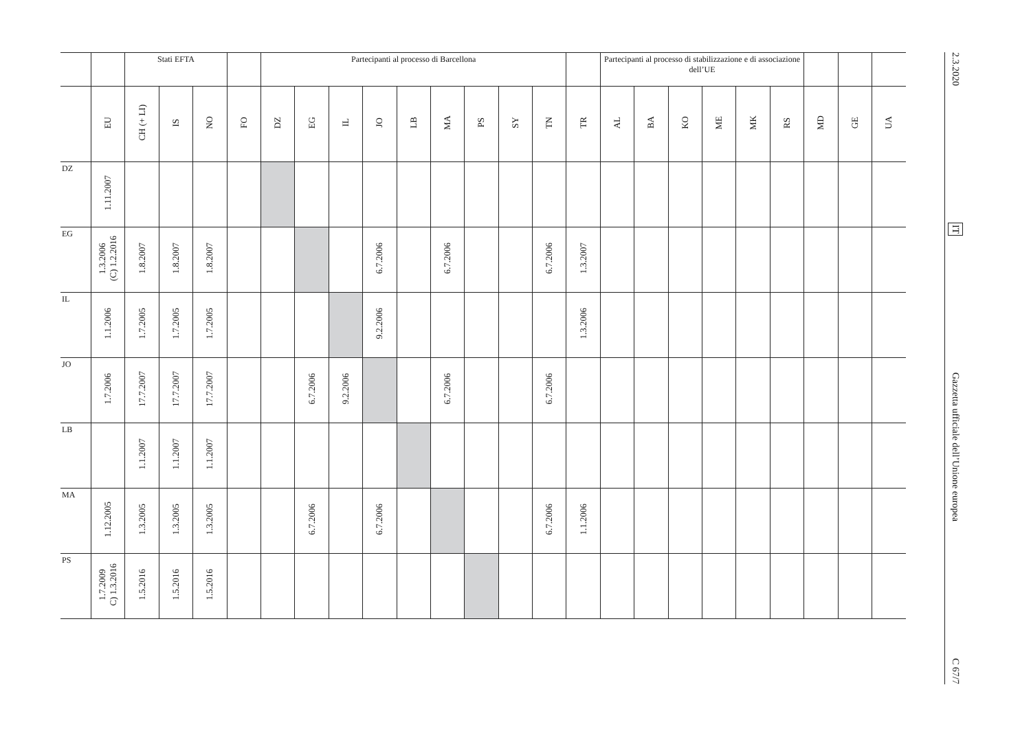| | | Stati EFTA | | | | Partecipanti al processo di Barcellona | | | | | | | | | | Partecipanti al processo di stabilizzazione e di associazione dell’UE | | | | | | | | |
| --- | --- | --- | --- | --- | --- | --- | --- | --- | --- | --- | --- | --- | --- | --- | --- | --- | --- | --- | --- | --- | --- | --- | --- | --- |
| | EU | CH (+ LI) | IS | NO | FO | DZ | EG | IL | JO | LB | MA | PS | SY | TN | TR | AL | BA | KO | ME | MK | RS | MD | GE | UA |
| DZ | 1.11.2007 | | | | | | | | | | | | | | | | | | | | | | | |
| EG | 1.3.2006 (C) 1.2.2016 | 1.8.2007 | 1.8.2007 | 1.8.2007 | | | | | 6.7.2006 | | 6.7.2006 | | | 6.7.2006 | 1.3.2007 | | | | | | | | | |
| IL | 1.1.2006 | 1.7.2005 | 1.7.2005 | 1.7.2005 | | | | | 9.2.2006 | | | | | | 1.3.2006 | | | | | | | | | |
| JO | 1.7.2006 | 17.7.2007 | 17.7.2007 | 17.7.2007 | | | 6.7.2006 | 9.2.2006 | | | 6.7.2006 | | | 6.7.2006 | | | | | | | | | | |
| LB | | 1.1.2007 | 1.1.2007 | 1.1.2007 | | | | | | | | | | | | | | | | | | | | |
| MA | 1.12.2005 | 1.3.2005 | 1.3.2005 | 1.3.2005 | | | 6.7.2006 | | 6.7.2006 | | | | | 6.7.2006 | 1.1.2006 | | | | | | | | | |
| PS | 1.7.2009 C) 1.3.2016 | 1.5.2016 | 1.5.2016 | 1.5.2016 | | | | | | | | | | | | | | | | | | | | |
2.3.2020
IT
Gazzetta ufficiale dell’Unione europea
C 67/7